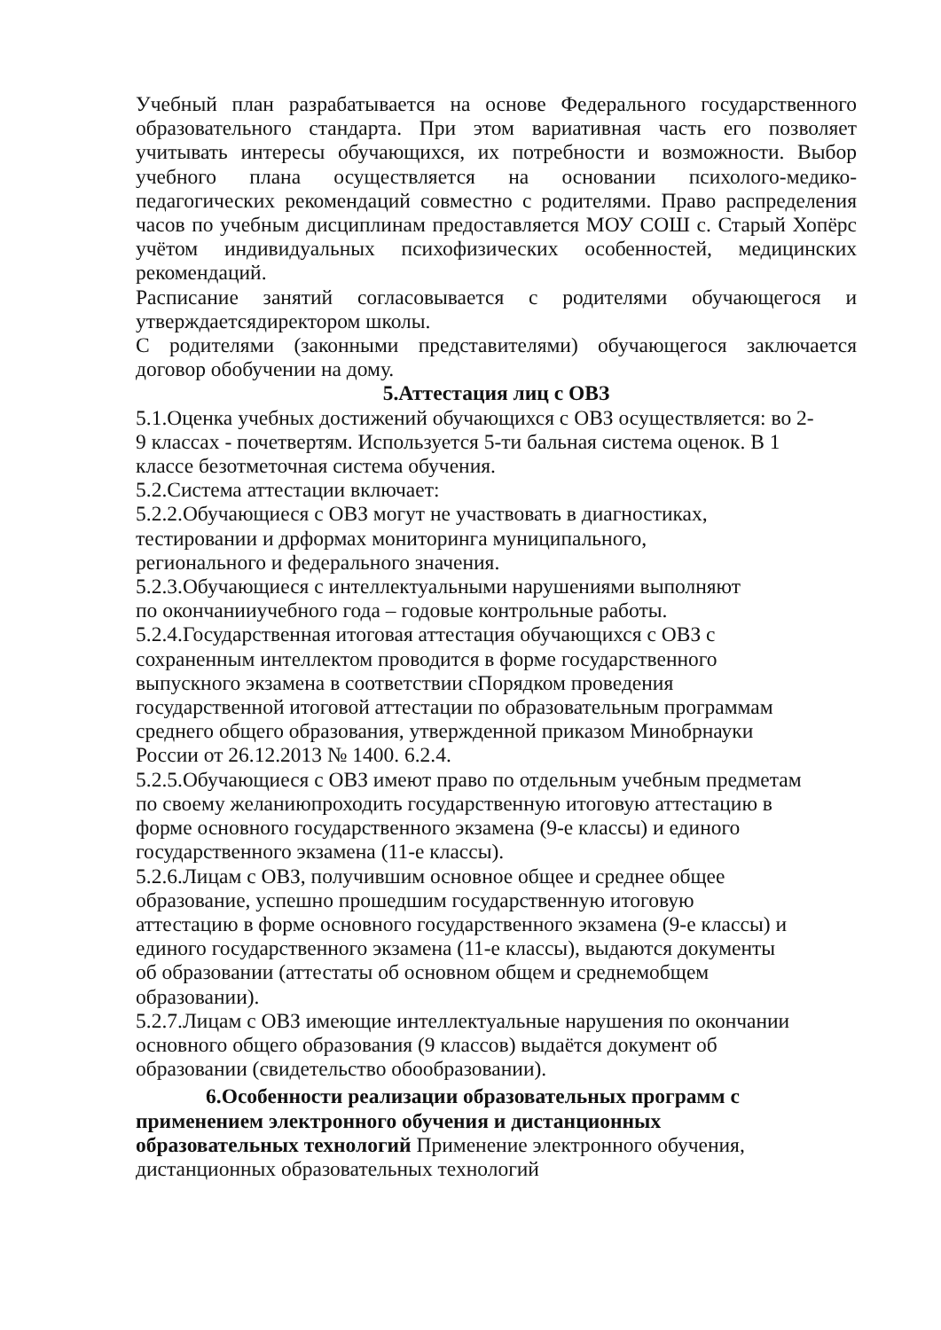Учебный план разрабатывается на основе Федерального государственного образовательного стандарта. При этом вариативная часть его позволяет учитывать интересы обучающихся, их потребности и возможности. Выбор учебного плана осуществляется на основании психолого-медико-педагогических рекомендаций совместно с родителями. Право распределения часов по учебным дисциплинам предоставляется МОУ СОШ с. Старый Хопёрс учётом индивидуальных психофизических особенностей, медицинских рекомендаций.
Расписание занятий согласовывается с родителями обучающегося и утверждаетсядиректором школы.
С родителями (законными представителями) обучающегося заключается договор обобучении на дому.
5.Аттестация лиц с ОВЗ
5.1.Оценка учебных достижений обучающихся с ОВЗ осуществляется: во 2-
9 классах - почетвертям. Используется 5-ти бальная система оценок. В 1
классе безотметочная система обучения.
5.2.Система аттестации включает:
5.2.2.Обучающиеся с ОВЗ могут не участвовать в диагностиках,
тестировании и дрформах мониторинга муниципального,
регионального и федерального значения.
5.2.3.Обучающиеся с интеллектуальными нарушениями выполняют
по окончанииучебного года – годовые контрольные работы.
5.2.4.Государственная итоговая аттестация обучающихся с ОВЗ с
сохраненным интеллектом проводится в форме государственного
выпускного экзамена в соответствии сПорядком проведения
государственной итоговой аттестации по образовательным программам
среднего общего образования, утвержденной приказом Минобрнауки
России от 26.12.2013 № 1400. 6.2.4.
5.2.5.Обучающиеся с ОВЗ имеют право по отдельным учебным предметам
по своему желаниюпроходить государственную итоговую аттестацию в
форме основного государственного экзамена (9-е классы) и единого
государственного экзамена (11-е классы).
5.2.6.Лицам с ОВЗ, получившим основное общее и среднее общее
образование, успешно прошедшим государственную итоговую
аттестацию в форме основного государственного экзамена (9-е классы) и
единого государственного экзамена (11-е классы), выдаются документы
об образовании (аттестаты об основном общем и среднемобщем
образовании).
5.2.7.Лицам с ОВЗ имеющие интеллектуальные нарушения по окончании
основного общего образования (9 классов) выдаётся документ об
образовании (свидетельство обообразовании).
6.Особенности реализации образовательных программ с
применением электронного обучения и дистанционных
образовательных технологий Применение электронного обучения,
дистанционных образовательных технологий